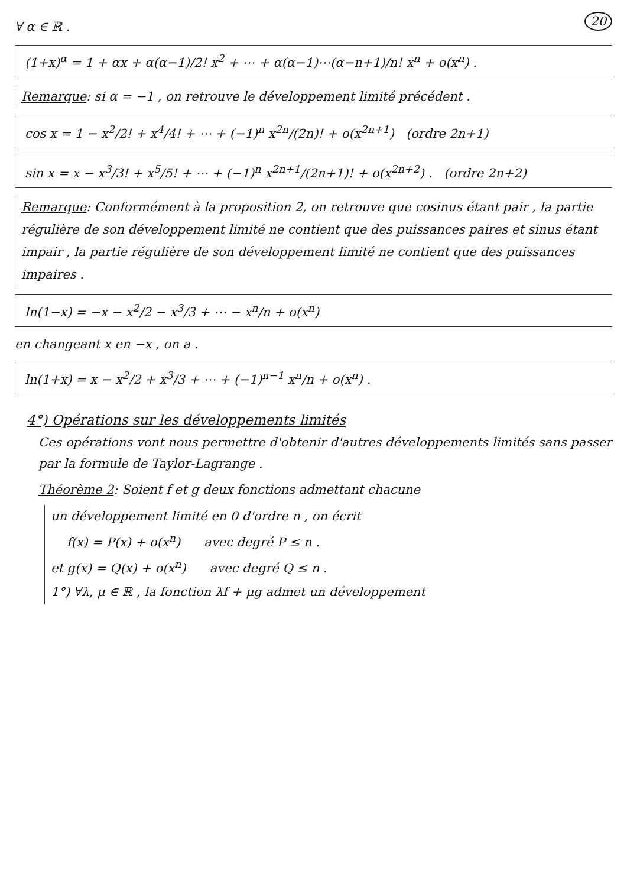20
∀ α ∈ ℝ .
(1+x)<sup>α</sup> = 1 + αx + α(α−1)/2! x<sup>2</sup> + ⋯ + α(α−1)⋯(α−n+1)/n! x<sup>n</sup> + o(x<sup>n</sup>) .
Remarque: si α = −1 , on retrouve le développement limité précédent .
cos x = 1 − x<sup>2</sup>/2! + x<sup>4</sup>/4! + ⋯ + (−1)<sup>n</sup> x<sup>2n</sup>/(2n)! + o(x<sup>2n+1</sup>) (ordre 2n+1)
sin x = x − x<sup>3</sup>/3! + x<sup>5</sup>/5! + ⋯ + (−1)<sup>n</sup> x<sup>2n+1</sup>/(2n+1)! + o(x<sup>2n+2</sup>) . (ordre 2n+2)
Remarque: Conformément à la proposition 2, on retrouve que cosinus étant pair , la partie régulière de son développement limité ne contient que des puissances paires et sinus étant impair , la partie régulière de son développement limité ne contient que des puissances impaires .
ln(1−x) = −x − x<sup>2</sup>/2 − x<sup>3</sup>/3 + ⋯ − x<sup>n</sup>/n + o(x<sup>n</sup>)
en changeant x en −x , on a .
ln(1+x) = x − x<sup>2</sup>/2 + x<sup>3</sup>/3 + ⋯ + (−1)<sup>n−1</sup> x<sup>n</sup>/n + o(x<sup>n</sup>) .
4°) Opérations sur les développements limités
Ces opérations vont nous permettre d'obtenir d'autres développements limités sans passer par la formule de Taylor-Lagrange .
Théorème 2: Soient f et g deux fonctions admettant chacune
un développement limité en 0 d'ordre n , on écrit
f(x) = P(x) + o(x<sup>n</sup>) avec degré P ≤ n .
et g(x) = Q(x) + o(x<sup>n</sup>) avec degré Q ≤ n .
1°) ∀λ, μ ∈ ℝ , la fonction λf + μg admet un développement